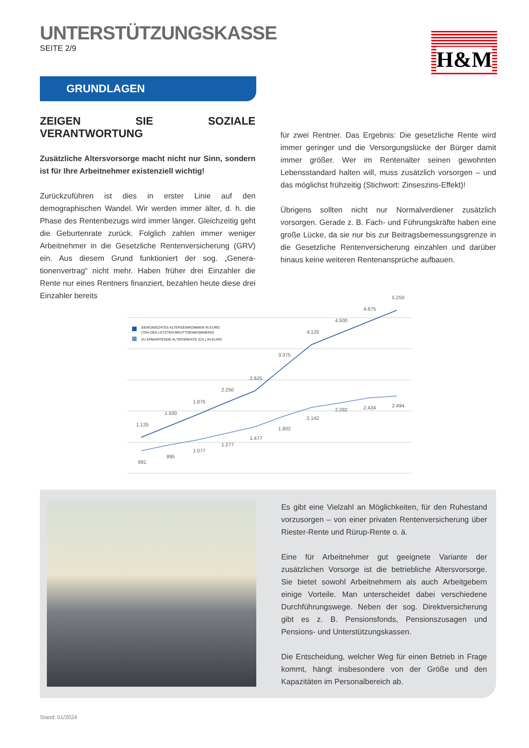UNTERSTÜTZUNGSKASSE
SEITE 2/9
H&M
GRUNDLAGEN
ZEIGEN SIE SOZIALE VERANTWORTUNG
Zusätzliche Altersvorsorge macht nicht nur Sinn, sondern ist für Ihre Arbeitnehmer existenziell wichtig!
Zurückzuführen ist dies in erster Linie auf den demographischen Wandel. Wir werden immer älter, d. h. die Phase des Rentenbezugs wird immer länger. Gleichzeitig geht die Geburtenrate zurück. Folglich zahlen immer weniger Arbeitnehmer in die Gesetzliche Rentenversi­cherung (GRV) ein. Aus diesem Grund funktioniert der sog. „Genera­tionenvertrag“ nicht mehr. Haben früher drei Einzahler die Rente nur eines Rentners finanziert, bezahlen heute diese drei Einzahler bereits
für zwei Rentner. Das Ergebnis: Die gesetzliche Rente wird immer geringer und die Versorgungslücke der Bürger damit immer größer. Wer im Rentenalter seinen gewohnten Lebensstandard halten will, muss zusätzlich vorsorgen – und das möglichst frühzeitig (Stichwort: Zinseszins-Effekt)!
Übrigens sollten nicht nur Normalverdiener zusätzlich vorsorgen. Ge­rade z. B. Fach- und Führungskräfte haben eine große Lücke, da sie nur bis zur Beitragsbemessungsgrenze in die Gesetzliche Renten­versicherung einzahlen und darüber hinaus keine weiteren Renten­ansprüche aufbauen.
GEWÜNSCHTES ALTERSEINKOMMEN IN EURO
(75% DES LETZTEN BRUTTOEINKOMMENS)
ZU ERWARTENDE ALTERSRENTE (CA.) IN EURO
1.125
1.500
1.875
2.250
2.625
3.375
4.125
4.500
4.875
5.250
691
895
1.077
1.277
1.477
1.802
2.142
2.282
2.434
2.494
Es gibt eine Vielzahl an Möglichkeiten, für den Ruhestand vorzusor­gen – von einer privaten Rentenversicherung über Riester-Rente und Rürup-Rente o. ä.
Eine für Arbeitnehmer gut geeignete Variante der zusätzlichen Vor­sorge ist die betriebliche Altersvorsorge. Sie bietet sowohl Arbeit­nehmern als auch Arbeitgebern einige Vorteile. Man unterscheidet dabei verschiedene Durchführungswege. Neben der sog. Direkt­versicherung gibt es z. B. Pensionsfonds, Pensionszusagen und Pensions- und Unterstützungskassen.
Die Entscheidung, welcher Weg für einen Betrieb in Frage kommt, hängt insbesondere von der Größe und den Kapazitäten im Perso­nalbereich ab.
Stand: 01/2024